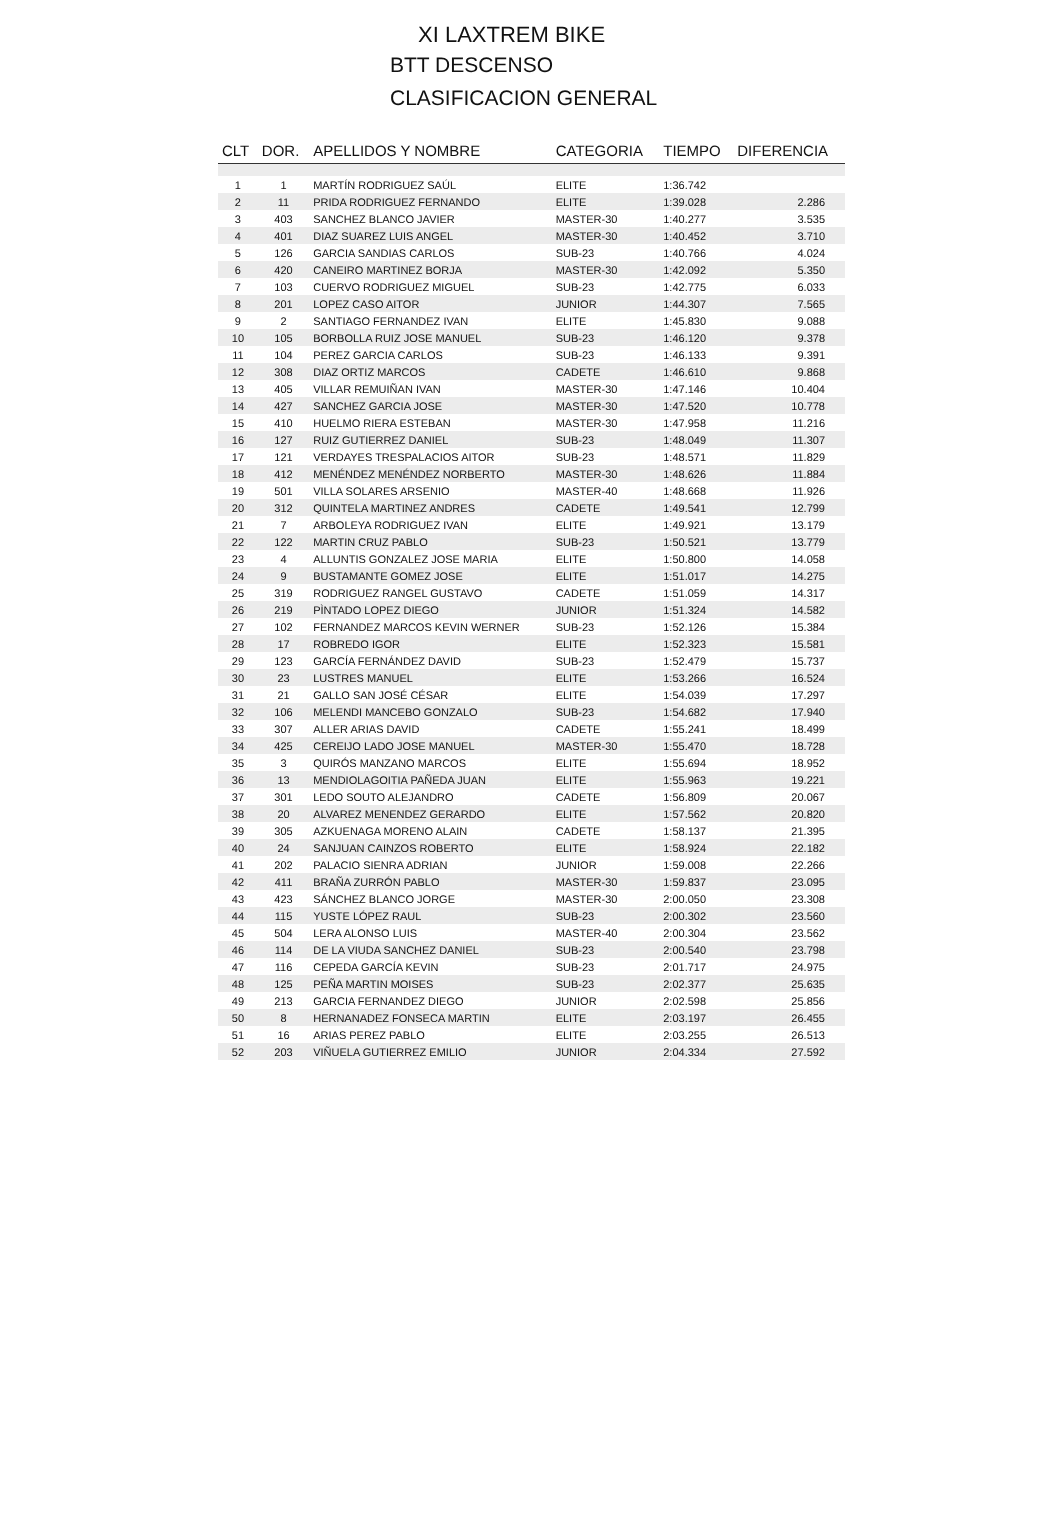XI LAXTREM BIKE
BTT DESCENSO
CLASIFICACION GENERAL
| CLT | DOR. | APELLIDOS Y NOMBRE | CATEGORIA | TIEMPO | DIFERENCIA |
| --- | --- | --- | --- | --- | --- |
| 1 | 1 | MARTÍN RODRIGUEZ SAÚL | ELITE | 1:36.742 | |
| 2 | 11 | PRIDA RODRIGUEZ FERNANDO | ELITE | 1:39.028 | 2.286 |
| 3 | 403 | SANCHEZ BLANCO JAVIER | MASTER-30 | 1:40.277 | 3.535 |
| 4 | 401 | DIAZ SUAREZ LUIS ANGEL | MASTER-30 | 1:40.452 | 3.710 |
| 5 | 126 | GARCIA SANDIAS CARLOS | SUB-23 | 1:40.766 | 4.024 |
| 6 | 420 | CANEIRO MARTINEZ BORJA | MASTER-30 | 1:42.092 | 5.350 |
| 7 | 103 | CUERVO RODRIGUEZ MIGUEL | SUB-23 | 1:42.775 | 6.033 |
| 8 | 201 | LOPEZ CASO AITOR | JUNIOR | 1:44.307 | 7.565 |
| 9 | 2 | SANTIAGO FERNANDEZ IVAN | ELITE | 1:45.830 | 9.088 |
| 10 | 105 | BORBOLLA RUIZ JOSE MANUEL | SUB-23 | 1:46.120 | 9.378 |
| 11 | 104 | PEREZ GARCIA CARLOS | SUB-23 | 1:46.133 | 9.391 |
| 12 | 308 | DIAZ ORTIZ MARCOS | CADETE | 1:46.610 | 9.868 |
| 13 | 405 | VILLAR REMUIÑAN IVAN | MASTER-30 | 1:47.146 | 10.404 |
| 14 | 427 | SANCHEZ GARCIA JOSE | MASTER-30 | 1:47.520 | 10.778 |
| 15 | 410 | HUELMO RIERA ESTEBAN | MASTER-30 | 1:47.958 | 11.216 |
| 16 | 127 | RUIZ GUTIERREZ DANIEL | SUB-23 | 1:48.049 | 11.307 |
| 17 | 121 | VERDAYES TRESPALACIOS AITOR | SUB-23 | 1:48.571 | 11.829 |
| 18 | 412 | MENÉNDEZ MENÉNDEZ NORBERTO | MASTER-30 | 1:48.626 | 11.884 |
| 19 | 501 | VILLA SOLARES ARSENIO | MASTER-40 | 1:48.668 | 11.926 |
| 20 | 312 | QUINTELA MARTINEZ ANDRES | CADETE | 1:49.541 | 12.799 |
| 21 | 7 | ARBOLEYA RODRIGUEZ IVAN | ELITE | 1:49.921 | 13.179 |
| 22 | 122 | MARTIN CRUZ PABLO | SUB-23 | 1:50.521 | 13.779 |
| 23 | 4 | ALLUNTIS GONZALEZ JOSE MARIA | ELITE | 1:50.800 | 14.058 |
| 24 | 9 | BUSTAMANTE GOMEZ JOSE | ELITE | 1:51.017 | 14.275 |
| 25 | 319 | RODRIGUEZ RANGEL GUSTAVO | CADETE | 1:51.059 | 14.317 |
| 26 | 219 | PÌNTADO LOPEZ DIEGO | JUNIOR | 1:51.324 | 14.582 |
| 27 | 102 | FERNANDEZ MARCOS KEVIN WERNER | SUB-23 | 1:52.126 | 15.384 |
| 28 | 17 | ROBREDO IGOR | ELITE | 1:52.323 | 15.581 |
| 29 | 123 | GARCÍA FERNÁNDEZ DAVID | SUB-23 | 1:52.479 | 15.737 |
| 30 | 23 | LUSTRES MANUEL | ELITE | 1:53.266 | 16.524 |
| 31 | 21 | GALLO SAN JOSÉ CÉSAR | ELITE | 1:54.039 | 17.297 |
| 32 | 106 | MELENDI MANCEBO GONZALO | SUB-23 | 1:54.682 | 17.940 |
| 33 | 307 | ALLER ARIAS DAVID | CADETE | 1:55.241 | 18.499 |
| 34 | 425 | CEREIJO LADO JOSE MANUEL | MASTER-30 | 1:55.470 | 18.728 |
| 35 | 3 | QUIRÓS MANZANO MARCOS | ELITE | 1:55.694 | 18.952 |
| 36 | 13 | MENDIOLAGOITIA PAÑEDA JUAN | ELITE | 1:55.963 | 19.221 |
| 37 | 301 | LEDO SOUTO ALEJANDRO | CADETE | 1:56.809 | 20.067 |
| 38 | 20 | ALVAREZ MENENDEZ GERARDO | ELITE | 1:57.562 | 20.820 |
| 39 | 305 | AZKUENAGA MORENO ALAIN | CADETE | 1:58.137 | 21.395 |
| 40 | 24 | SANJUAN CAINZOS ROBERTO | ELITE | 1:58.924 | 22.182 |
| 41 | 202 | PALACIO SIENRA ADRIAN | JUNIOR | 1:59.008 | 22.266 |
| 42 | 411 | BRAÑA ZURRÓN PABLO | MASTER-30 | 1:59.837 | 23.095 |
| 43 | 423 | SÁNCHEZ BLANCO JORGE | MASTER-30 | 2:00.050 | 23.308 |
| 44 | 115 | YUSTE LÓPEZ RAUL | SUB-23 | 2:00.302 | 23.560 |
| 45 | 504 | LERA ALONSO LUIS | MASTER-40 | 2:00.304 | 23.562 |
| 46 | 114 | DE LA VIUDA SANCHEZ DANIEL | SUB-23 | 2:00.540 | 23.798 |
| 47 | 116 | CEPEDA GARCÍA KEVIN | SUB-23 | 2:01.717 | 24.975 |
| 48 | 125 | PEÑA MARTIN MOISES | SUB-23 | 2:02.377 | 25.635 |
| 49 | 213 | GARCIA FERNANDEZ DIEGO | JUNIOR | 2:02.598 | 25.856 |
| 50 | 8 | HERNANADEZ FONSECA MARTIN | ELITE | 2:03.197 | 26.455 |
| 51 | 16 | ARIAS PEREZ PABLO | ELITE | 2:03.255 | 26.513 |
| 52 | 203 | VIÑUELA GUTIERREZ EMILIO | JUNIOR | 2:04.334 | 27.592 |